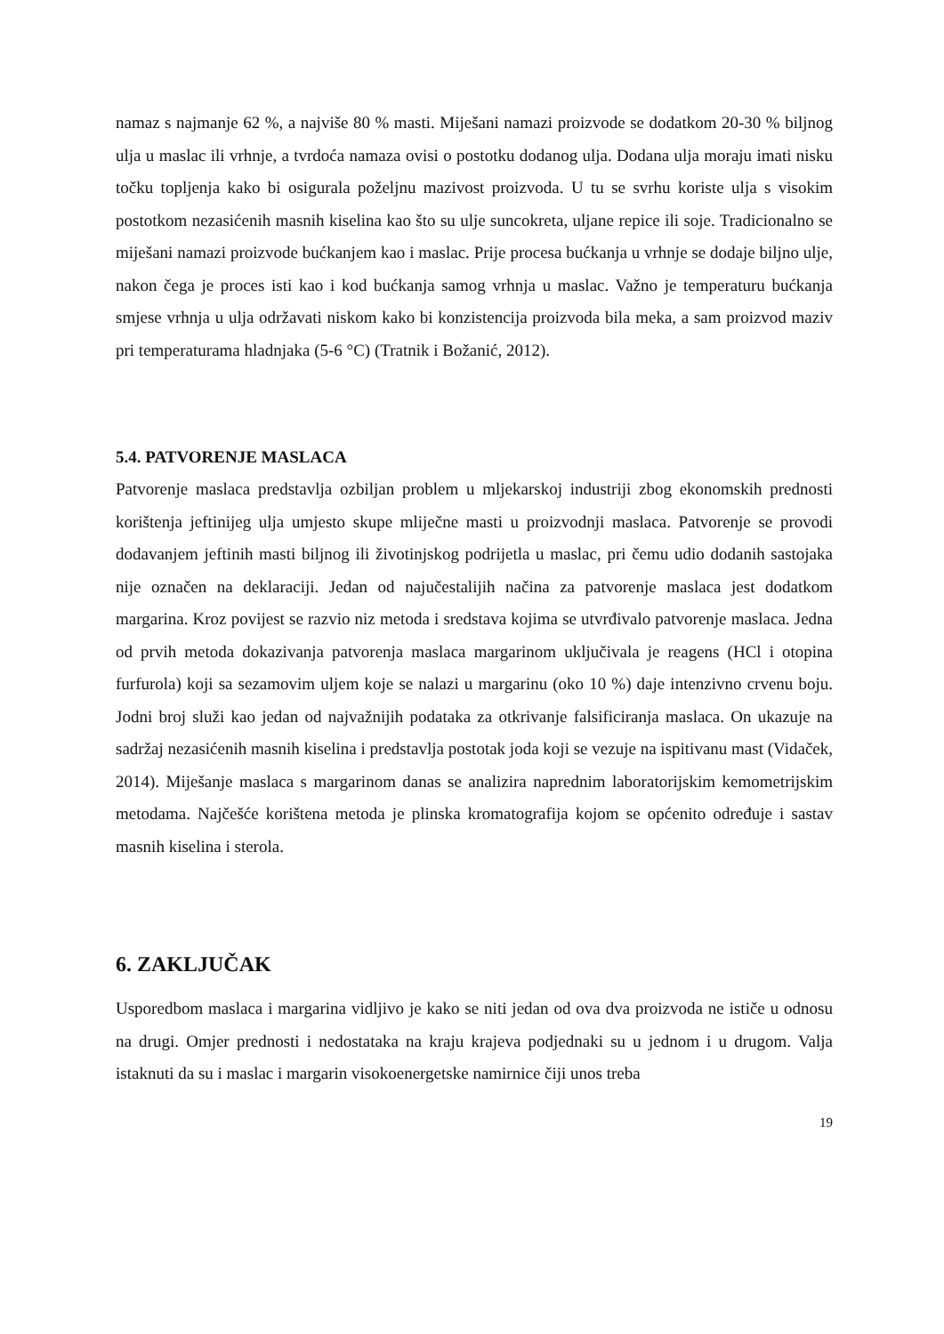namaz s najmanje 62 %, a najviše 80 % masti. Miješani namazi proizvode se dodatkom 20-30 % biljnog ulja u maslac ili vrhnje, a tvrdoća namaza ovisi o postotku dodanog ulja. Dodana ulja moraju imati nisku točku topljenja kako bi osigurala poželjnu mazivost proizvoda. U tu se svrhu koriste ulja s visokim postotkom nezasićenih masnih kiselina kao što su ulje suncokreta, uljane repice ili soje. Tradicionalno se miješani namazi proizvode bućkanjem kao i maslac. Prije procesa bućkanja u vrhnje se dodaje biljno ulje, nakon čega je proces isti kao i kod bućkanja samog vrhnja u maslac. Važno je temperaturu bućkanja smjese vrhnja u ulja održavati niskom kako bi konzistencija proizvoda bila meka, a sam proizvod maziv pri temperaturama hladnjaka (5-6 °C) (Tratnik i Božanić, 2012).
5.4. PATVORENJE MASLACA
Patvorenje maslaca predstavlja ozbiljan problem u mljekarskoj industriji zbog ekonomskih prednosti korištenja jeftinijeg ulja umjesto skupe mliječne masti u proizvodnji maslaca. Patvorenje se provodi dodavanjem jeftinih masti biljnog ili životinjskog podrijetla u maslac, pri čemu udio dodanih sastojaka nije označen na deklaraciji. Jedan od najučestalijih načina za patvorenje maslaca jest dodatkom margarina. Kroz povijest se razvio niz metoda i sredstava kojima se utvrđivalo patvorenje maslaca. Jedna od prvih metoda dokazivanja patvorenja maslaca margarinom uključivala je reagens (HCl i otopina furfurola) koji sa sezamovim uljem koje se nalazi u margarinu (oko 10 %) daje intenzivno crvenu boju. Jodni broj služi kao jedan od najvažnijih podataka za otkrivanje falsificiranja maslaca. On ukazuje na sadržaj nezasićenih masnih kiselina i predstavlja postotak joda koji se vezuje na ispitivanu mast (Vidaček, 2014). Miješanje maslaca s margarinom danas se analizira naprednim laboratorijskim kemometrijskim metodama. Najčešće korištena metoda je plinska kromatografija kojom se općenito određuje i sastav masnih kiselina i sterola.
6. ZAKLJUČAK
Usporedbom maslaca i margarina vidljivo je kako se niti jedan od ova dva proizvoda ne ističe u odnosu na drugi. Omjer prednosti i nedostataka na kraju krajeva podjednaki su u jednom i u drugom. Valja istaknuti da su i maslac i margarin visokoenergetske namirnice čiji unos treba
19